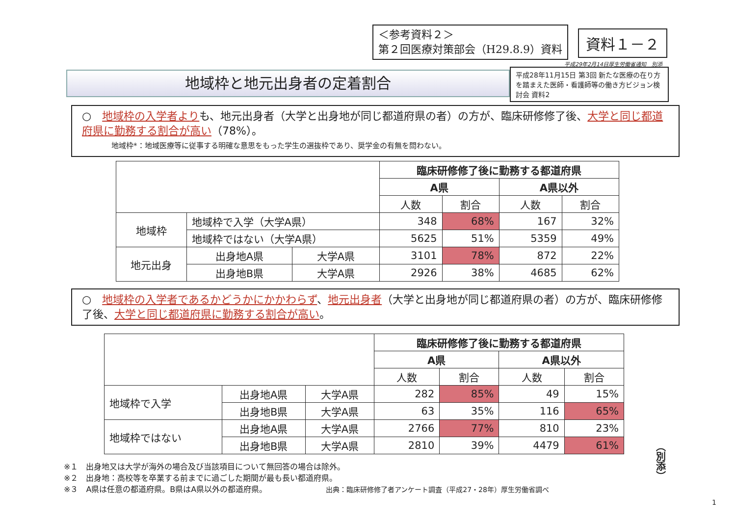＜参考資料２＞
第２回医療対策部会（H29.8.9）資料
資料１－２
平成29年2月14日厚生労働省通知　別添
地域枠と地元出身者の定着割合
平成28年11月15日 第3回 新たな医療の在り方を踏まえた医師・看護師等の働き方ビジョン検討会 資料2
○　地域枠の入学者よりも、地元出身者（大学と出身地が同じ都道府県の者）の方が、臨床研修修了後、大学と同じ都道府県に勤務する割合が高い（78%）。
地域枠*：地域医療等に従事する明確な意思をもった学生の選抜枠であり、奨学金の有無を問わない。
| | | | 臨床研修修了後に勤務する都道府県 | | | |
| | | | A県 | | A県以外 | |
| | | | 人数 | 割合 | 人数 | 割合 |
| 地域枠 | 地域枠で入学（大学A県） | | 348 | 68% | 167 | 32% |
| | 地域枠ではない（大学A県） | | 5625 | 51% | 5359 | 49% |
| 地元出身 | 出身地A県 | 大学A県 | 3101 | 78% | 872 | 22% |
| | 出身地B県 | 大学A県 | 2926 | 38% | 4685 | 62% |
○　地域枠の入学者であるかどうかにかかわらず、地元出身者（大学と出身地が同じ都道府県の者）の方が、臨床研修修了後、大学と同じ都道府県に勤務する割合が高い。
| | | | 臨床研修修了後に勤務する都道府県 | | | |
| | | | A県 | | A県以外 | |
| | | | 人数 | 割合 | 人数 | 割合 |
| 地域枠で入学 | 出身地A県 | 大学A県 | 282 | 85% | 49 | 15% |
| | 出身地B県 | 大学A県 | 63 | 35% | 116 | 65% |
| 地域枠ではない | 出身地A県 | 大学A県 | 2766 | 77% | 810 | 23% |
| | 出身地B県 | 大学A県 | 2810 | 39% | 4479 | 61% |
※１　出身地又は大学が海外の場合及び当該項目について無回答の場合は除外。
※２　出身地：高校等を卒業する前までに過ごした期間が最も長い都道府県。
※３　A県は任意の都道府県。B県はA県以外の都道府県。　　　　　　　　出典：臨床研修修了者アンケート調査（平成27・28年）厚生労働省調べ
（別添）
1